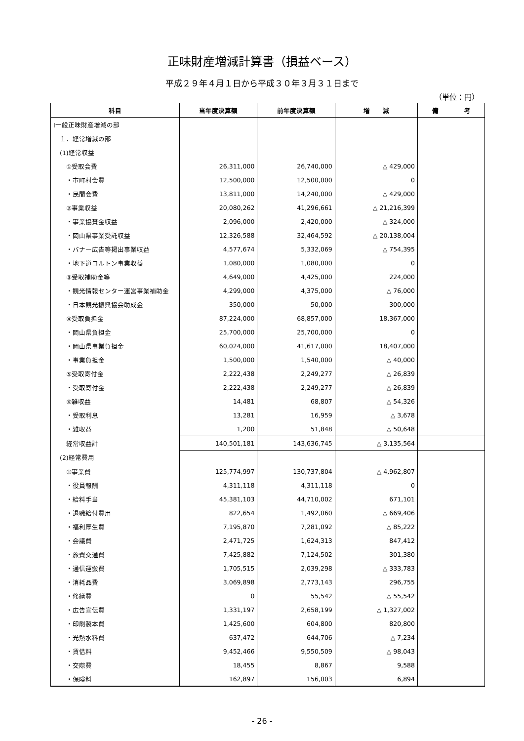正味財産増減計算書（損益ベース）
平成２９年４月１日から平成３０年３月３１日まで
（単位：円）
| 科目 | 当年度決算額 | 前年度決算額 | 増 減 | 備 考 |
| --- | --- | --- | --- | --- |
| Ⅰ一般正味財産増減の部 | | | | |
| １．経常増減の部 | | | | |
| (1)経常収益 | | | | |
| ①受取会費 | 26,311,000 | 26,740,000 | △ 429,000 | |
| ・市町村会費 | 12,500,000 | 12,500,000 | 0 | |
| ・民間会費 | 13,811,000 | 14,240,000 | △ 429,000 | |
| ②事業収益 | 20,080,262 | 41,296,661 | △ 21,216,399 | |
| ・事業協賛金収益 | 2,096,000 | 2,420,000 | △ 324,000 | |
| ・岡山県事業受託収益 | 12,326,588 | 32,464,592 | △ 20,138,004 | |
| ・バナー広告等掲出事業収益 | 4,577,674 | 5,332,069 | △ 754,395 | |
| ・地下道コルトン事業収益 | 1,080,000 | 1,080,000 | 0 | |
| ③受取補助金等 | 4,649,000 | 4,425,000 | 224,000 | |
| ・観光情報センター運営事業補助金 | 4,299,000 | 4,375,000 | △ 76,000 | |
| ・日本観光振興協会助成金 | 350,000 | 50,000 | 300,000 | |
| ④受取負担金 | 87,224,000 | 68,857,000 | 18,367,000 | |
| ・岡山県負担金 | 25,700,000 | 25,700,000 | 0 | |
| ・岡山県事業負担金 | 60,024,000 | 41,617,000 | 18,407,000 | |
| ・事業負担金 | 1,500,000 | 1,540,000 | △ 40,000 | |
| ⑤受取寄付金 | 2,222,438 | 2,249,277 | △ 26,839 | |
| ・受取寄付金 | 2,222,438 | 2,249,277 | △ 26,839 | |
| ⑥雑収益 | 14,481 | 68,807 | △ 54,326 | |
| ・受取利息 | 13,281 | 16,959 | △ 3,678 | |
| ・雑収益 | 1,200 | 51,848 | △ 50,648 | |
| 経常収益計 | 140,501,181 | 143,636,745 | △ 3,135,564 | |
| (2)経常費用 | | | | |
| ①事業費 | 125,774,997 | 130,737,804 | △ 4,962,807 | |
| ・役員報酬 | 4,311,118 | 4,311,118 | 0 | |
| ・給料手当 | 45,381,103 | 44,710,002 | 671,101 | |
| ・退職給付費用 | 822,654 | 1,492,060 | △ 669,406 | |
| ・福利厚生費 | 7,195,870 | 7,281,092 | △ 85,222 | |
| ・会議費 | 2,471,725 | 1,624,313 | 847,412 | |
| ・旅費交通費 | 7,425,882 | 7,124,502 | 301,380 | |
| ・通信運搬費 | 1,705,515 | 2,039,298 | △ 333,783 | |
| ・消耗品費 | 3,069,898 | 2,773,143 | 296,755 | |
| ・修繕費 | 0 | 55,542 | △ 55,542 | |
| ・広告宣伝費 | 1,331,197 | 2,658,199 | △ 1,327,002 | |
| ・印刷製本費 | 1,425,600 | 604,800 | 820,800 | |
| ・光熱水料費 | 637,472 | 644,706 | △ 7,234 | |
| ・賃借料 | 9,452,466 | 9,550,509 | △ 98,043 | |
| ・交際費 | 18,455 | 8,867 | 9,588 | |
| ・保険料 | 162,897 | 156,003 | 6,894 | |
- 26 -